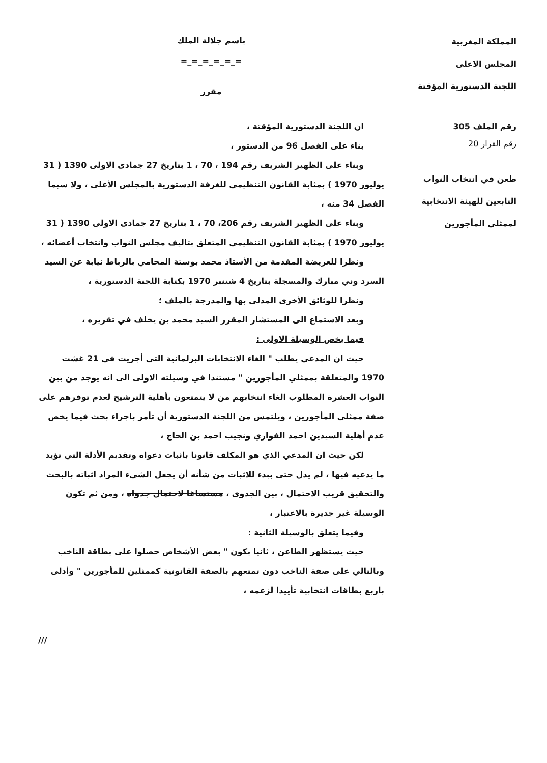المملكة المغربية
المجلس الاعلى
اللجنة الدستورية المؤقتة
رقم الملف 305
رقم القرار 20
طعن في انتخاب النواب
التابعين للهيئة الانتخابية
لممثلي المأجورين
باسم جلالة الملك
=_=_=_=_=_=
مقرر
ان اللجنة الدستورية المؤقتة ،
بناء على الفصل 96 من الدستور ،
وبناء على الظهير الشريف رقم 194 ، 70 ، 1 بتاريخ 27 جمادى الاولى 1390 ( 31 يوليوز 1970 ) بمثابة القانون التنظيمي للغرفة الدستورية بالمجلس الأعلى ، ولا سيما الفصل 34 منه ،
وبناء على الظهير الشريف رقم 206، 70 ، 1 بتاريخ 27 جمادى الاولى 1390 ( 31 يوليوز 1970 ) بمثابة القانون التنظيمي المتعلق بتاليف مجلس النواب وانتخاب أعضائه ،
ونظرا للعريضة المقدمة من الأستاذ محمد بوستة المحامي بالرباط نيابة عن السيد السرد وني مبارك والمسجلة بتاريخ 4 شتنبر 1970 بكتابة اللجنة الدستورية ،
ونظرا للوثائق الأخرى المدلى بها والمدرجة بالملف ؛
وبعد الاستماع الى المستشار المقرر السيد محمد بن يخلف في تقريره ،
فيما يخص الوسيلة الاولى :
حيث ان المدعي يطلب " الغاء الانتخابات البرلمانية التي أجريت في 21 غشت 1970 والمتعلقة بممثلي المأجورين " مستندا في وسيلته الاولى الى انه يوجد من بين النواب العشرة المطلوب الغاء انتخابهم من لا يتمتعون بأهلية الترشيح لعدم توفرهم على صفة ممثلي المأجورين ، ويلتمس من اللجنة الدستورية أن تأمر باجراء بحث فيما يخص عدم أهلية السيدين احمد الفواري ونجيب احمد بن الحاج ،
لكن حيث ان المدعي الذي هو المكلف قانونا باثبات دعواه وتقديم الأدلة التي تؤيد ما يدعيه فيها ، لم يدل حتى ببدء للاثبات من شأنه أن يجعل الشيء المراد اثباته بالبحث والتحقيق قريب الاحتمال ، بين الجدوى ، مستساغا لاحتمال جدواه ، ومن ثم تكون الوسيلة غير جديرة بالاعتبار ،
وفيما يتعلق بالوسيلة الثانية :
حيث يستظهر الطاعن ، ثانيا بكون " بعض الأشخاص حصلوا على بطاقة الناخب وبالتالي على صفة الناخب دون تمتعهم بالصفة القانونية كممثلين للمأجورين " وأدلى باربع بطاقات انتخابية تأييدا لزعمه ،
///